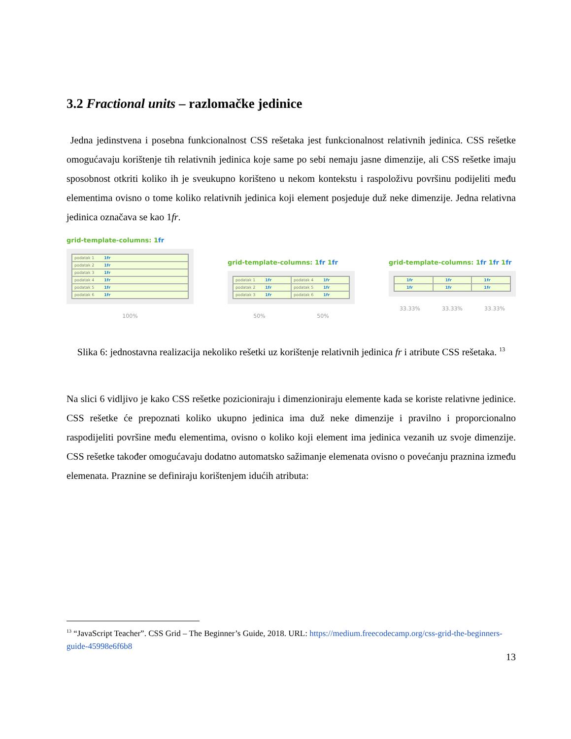3.2 Fractional units – razlomačke jedinice
Jedna jedinstvena i posebna funkcionalnost CSS rešetaka jest funkcionalnost relativnih jedinica. CSS rešetke omogućavaju korištenje tih relativnih jedinica koje same po sebi nemaju jasne dimenzije, ali CSS rešetke imaju sposobnost otkriti koliko ih je sveukupno korišteno u nekom kontekstu i raspoloživu površinu podijeliti među elementima ovisno o tome koliko relativnih jedinica koji element posjeduje duž neke dimenzije. Jedna relativna jedinica označava se kao 1fr.
grid-template-columns: 1fr
podatak 1 1fr
podatak 2 1fr
podatak 3 1fr
podatak 4 1fr
podatak 5 1fr
podatak 6 1fr
100%
grid-template-columns: 1fr 1fr
podatak 1 1fr
podatak 4 1fr
podatak 2 1fr
podatak 5 1fr
podatak 3 1fr
podatak 6 1fr
50% 50%
grid-template-columns: 1fr 1fr 1fr
1fr
1fr
1fr
1fr
1fr
1fr
33.33% 33.33% 33.33%
Slika 6: jednostavna realizacija nekoliko rešetki uz korištenje relativnih jedinica fr i atribute CSS rešetaka. <sup>13</sup>
Na slici 6 vidljivo je kako CSS rešetke pozicioniraju i dimenzioniraju elemente kada se koriste relativne jedinice. CSS rešetke će prepoznati koliko ukupno jedinica ima duž neke dimenzije i pravilno i proporcionalno raspodijeliti površine među elementima, ovisno o koliko koji element ima jedinica vezanih uz svoje dimenzije. CSS rešetke također omogućavaju dodatno automatsko sažimanje elemenata ovisno o povećanju praznina između elemenata. Praznine se definiraju korištenjem idućih atributa:
<sup>13</sup> “JavaScript Teacher”. CSS Grid – The Beginner’s Guide, 2018. URL: https://medium.freecodecamp.org/css-grid-the-beginners-guide-45998e6f6b8
13